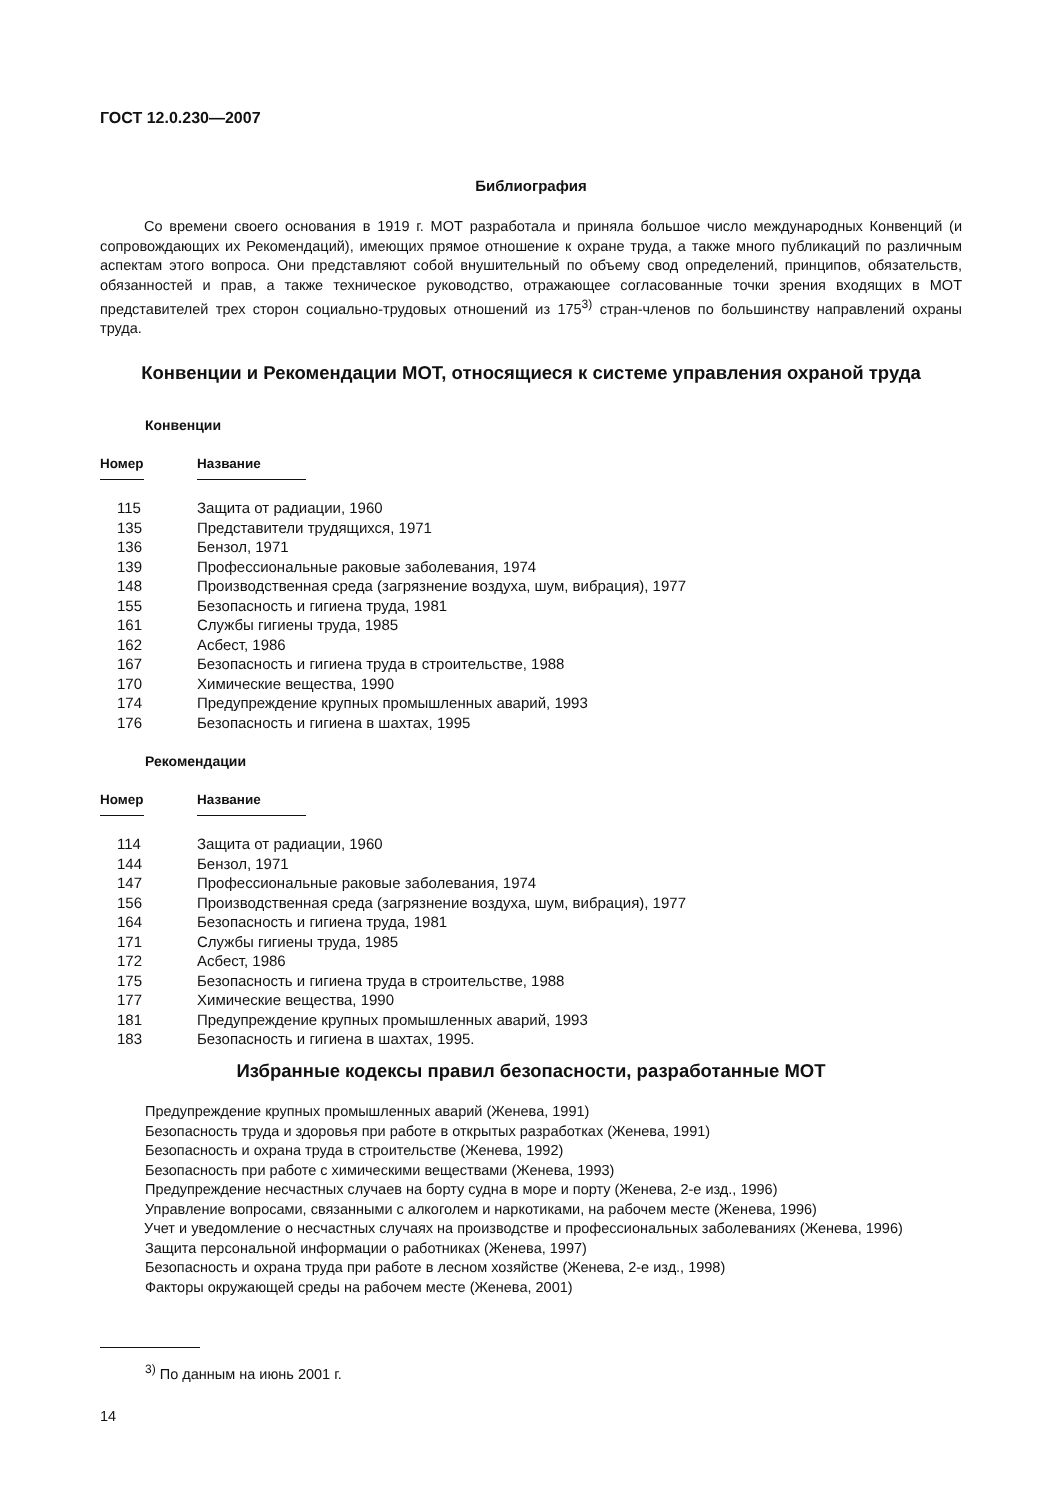ГОСТ 12.0.230—2007
Библиография
Со времени своего основания в 1919 г. МОТ разработала и приняла большое число международных Конвенций (и сопровождающих их Рекомендаций), имеющих прямое отношение к охране труда, а также много публикаций по различным аспектам этого вопроса. Они представляют собой внушительный по объему свод определений, принципов, обязательств, обязанностей и прав, а также техническое руководство, отражающее согласованные точки зрения входящих в МОТ представителей трех сторон социально-трудовых отношений из 175<sup>3)</sup> стран-членов по большинству направлений охраны труда.
Конвенции и Рекомендации МОТ, относящиеся к системе управления охраной труда
Конвенции
| Номер | Название |
| --- | --- |
| 115 | Защита от радиации, 1960 |
| 135 | Представители трудящихся, 1971 |
| 136 | Бензол, 1971 |
| 139 | Профессиональные раковые заболевания, 1974 |
| 148 | Производственная среда (загрязнение воздуха, шум, вибрация), 1977 |
| 155 | Безопасность и гигиена труда, 1981 |
| 161 | Службы гигиены труда, 1985 |
| 162 | Асбест, 1986 |
| 167 | Безопасность и гигиена труда в строительстве, 1988 |
| 170 | Химические вещества, 1990 |
| 174 | Предупреждение крупных промышленных аварий, 1993 |
| 176 | Безопасность и гигиена в шахтах, 1995 |
Рекомендации
| Номер | Название |
| --- | --- |
| 114 | Защита от радиации, 1960 |
| 144 | Бензол, 1971 |
| 147 | Профессиональные раковые заболевания, 1974 |
| 156 | Производственная среда (загрязнение воздуха, шум, вибрация), 1977 |
| 164 | Безопасность и гигиена труда, 1981 |
| 171 | Службы гигиены труда, 1985 |
| 172 | Асбест, 1986 |
| 175 | Безопасность и гигиена труда в строительстве, 1988 |
| 177 | Химические вещества, 1990 |
| 181 | Предупреждение крупных промышленных аварий, 1993 |
| 183 | Безопасность и гигиена в шахтах, 1995. |
Избранные кодексы правил безопасности, разработанные МОТ
Предупреждение крупных промышленных аварий (Женева, 1991)
Безопасность труда и здоровья при работе в открытых разработках (Женева, 1991)
Безопасность и охрана труда в строительстве (Женева, 1992)
Безопасность при работе с химическими веществами (Женева, 1993)
Предупреждение несчастных случаев на борту судна в море и порту (Женева, 2-е изд., 1996)
Управление вопросами, связанными с алкоголем и наркотиками, на рабочем месте (Женева, 1996)
Учет и уведомление о несчастных случаях на производстве и профессиональных заболеваниях (Женева, 1996)
Защита персональной информации о работниках (Женева, 1997)
Безопасность и охрана труда при работе в лесном хозяйстве (Женева, 2-е изд., 1998)
Факторы окружающей среды на рабочем месте (Женева, 2001)
<sup>3)</sup> По данным на июнь 2001 г.
14